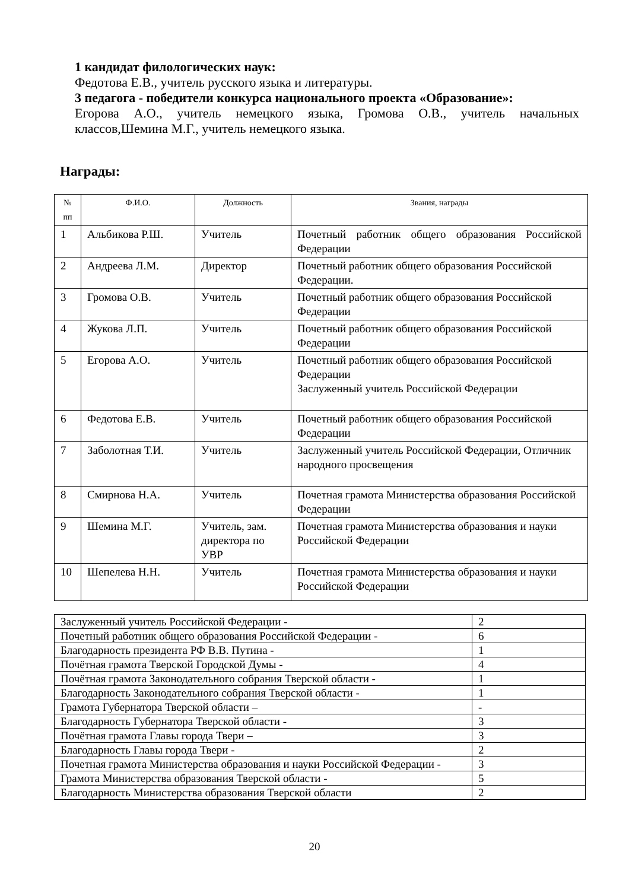1 кандидат филологических наук:
Федотова Е.В., учитель русского языка и литературы.
3 педагога - победители конкурса национального проекта «Образование»:
Егорова А.О., учитель немецкого языка, Громова О.В., учитель начальных классов,Шемина М.Г., учитель немецкого языка.
Награды:
| № пп | Ф.И.О. | Должность | Звания, награды |
| --- | --- | --- | --- |
| 1 | Альбикова Р.Ш. | Учитель | Почетный работник общего образования Российской Федерации |
| 2 | Андреева Л.М. | Директор | Почетный работник общего образования Российской Федерации. |
| 3 | Громова О.В. | Учитель | Почетный работник общего образования Российской Федерации |
| 4 | Жукова Л.П. | Учитель | Почетный работник общего образования Российской Федерации |
| 5 | Егорова А.О. | Учитель | Почетный работник общего образования Российской Федерации Заслуженный учитель Российской Федерации |
| 6 | Федотова Е.В. | Учитель | Почетный работник общего образования Российской Федерации |
| 7 | Заболотная Т.И. | Учитель | Заслуженный учитель Российской Федерации, Отличник народного просвещения |
| 8 | Смирнова Н.А. | Учитель | Почетная грамота Министерства образования Российской Федерации |
| 9 | Шемина М.Г. | Учитель, зам. директора по УВР | Почетная грамота Министерства образования и науки Российской Федерации |
| 10 | Шепелева Н.Н. | Учитель | Почетная грамота Министерства образования и науки Российской Федерации |
| Заслуженный учитель Российской Федерации - | 2 |
| Почетный работник общего образования Российской Федерации - | 6 |
| Благодарность президента РФ В.В. Путина - | 1 |
| Почётная грамота Тверской Городской Думы - | 4 |
| Почётная грамота Законодательного собрания Тверской области - | 1 |
| Благодарность Законодательного собрания Тверской области - | 1 |
| Грамота Губернатора Тверской области – | - |
| Благодарность Губернатора Тверской области - | 3 |
| Почётная грамота Главы города Твери – | 3 |
| Благодарность Главы города Твери - | 2 |
| Почетная грамота Министерства образования и науки Российской Федерации - | 3 |
| Грамота Министерства образования Тверской области - | 5 |
| Благодарность Министерства образования Тверской области | 2 |
20